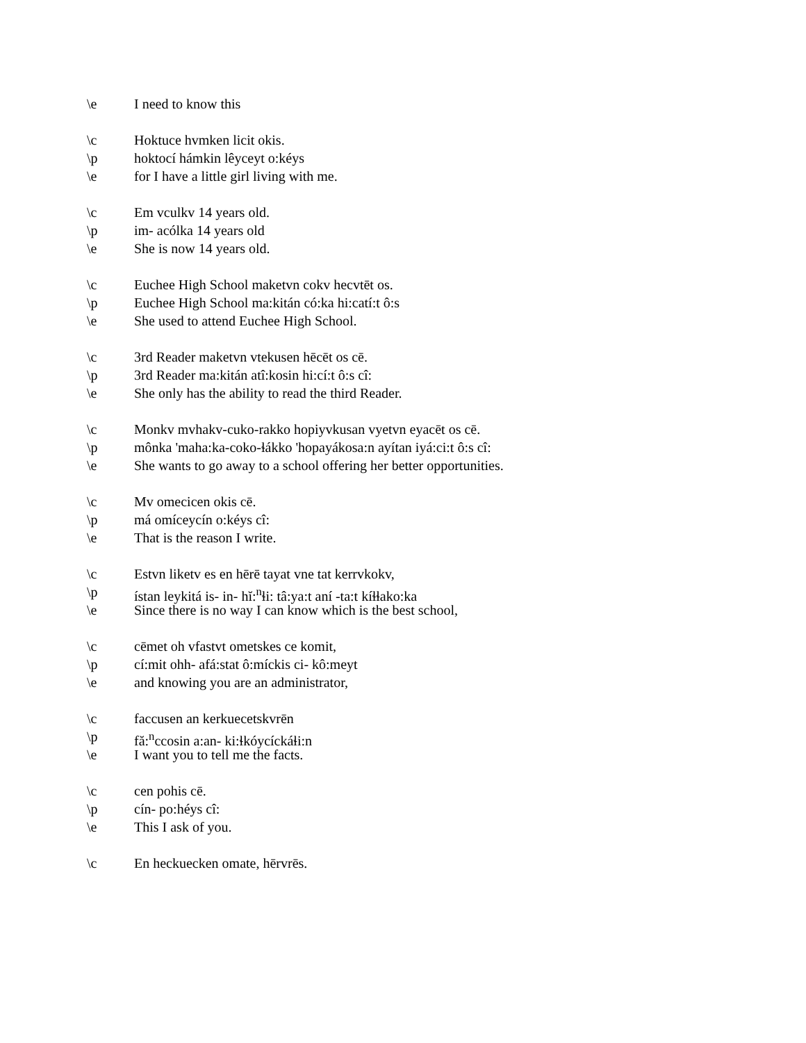\e I need to know this
\c Hoktuce hvmken licit okis.
\p hoktocí hámkin lêyceyt o:kéys
\e for I have a little girl living with me.
\c Em vculkv 14 years old.
\p im- acólka 14 years old
\e She is now 14 years old.
\c Euchee High School maketvn cokv hecvtēt os.
\p Euchee High School ma:kitán có:ka hi:catí:t ô:s
\e She used to attend Euchee High School.
\c 3rd Reader maketvn vtekusen hēcēt os cē.
\p 3rd Reader ma:kitán atî:kosin hi:cí:t ô:s cî:
\e She only has the ability to read the third Reader.
\c Monkv mvhakv-cuko-rakko hopiyvkusan vyetvn eyacēt os cē.
\p mônka 'maha:ka-coko-ɬákko 'hopayákosa:n ayítan iyá:ci:t ô:s cî:
\e She wants to go away to a school offering her better opportunities.
\c Mv omecicen okis cē.
\p má omíceycín o:kéys cî:
\e That is the reason I write.
\c Estvn liketv es en hērē tayat vne tat kerrvkokv,
\p ístan leykitá is- in- hĭ:<sup>n</sup>ɬi: tâ:ya:t aní -ta:t kíɬɬako:ka
\e Since there is no way I can know which is the best school,
\c cēmet oh vfastvt ometskes ce komit,
\p cí:mit ohh- afá:stat ô:míckis ci- kô:meyt
\e and knowing you are an administrator,
\c faccusen an kerkuecetskvrēn
\p fă:<sup>n</sup>ccosin a:an- ki:ɬkóycíckáɬi:n
\e I want you to tell me the facts.
\c cen pohis cē.
\p cín- po:héys cî:
\e This I ask of you.
\c En heckuecken omate, hērvrēs.